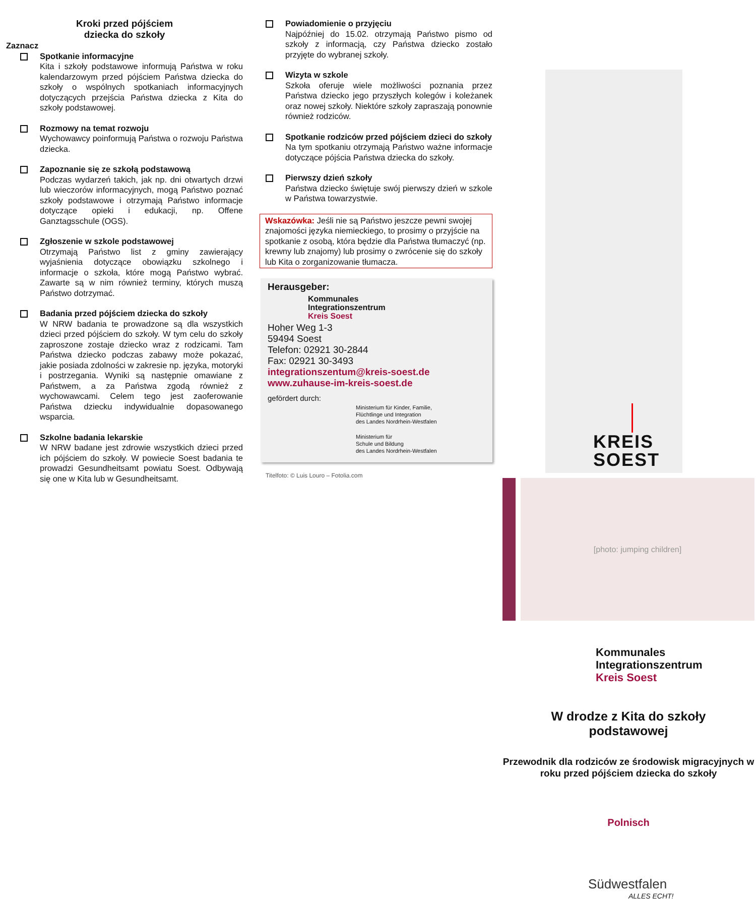Kroki przed pójściem
dziecka do szkoły
Zaznacz
Spotkanie informacyjne
Kita i szkoły podstawowe informują Państwa w roku kalendarzowym przed pójściem Państwa dziecka do szkoły o wspólnych spotkaniach informacyjnych dotyczących przejścia Państwa dziecka z Kita do szkoły podstawowej.
Rozmowy na temat rozwoju
Wychowawcy poinformują Państwa o rozwoju Państwa dziecka.
Zapoznanie się ze szkołą podstawową
Podczas wydarzeń takich, jak np. dni otwartych drzwi lub wieczorów informacyjnych, mogą Państwo poznać szkoły podstawowe i otrzymają Państwo informacje dotyczące opieki i edukacji, np. Offene Ganztagsschule (OGS).
Zgłoszenie w szkole podstawowej
Otrzymają Państwo list z gminy zawierający wyjaśnienia dotyczące obowiązku szkolnego i informacje o szkoła, które mogą Państwo wybrać. Zawarte są w nim również terminy, których muszą Państwo dotrzymać.
Badania przed pójściem dziecka do szkoły
W NRW badania te prowadzone są dla wszystkich dzieci przed pójściem do szkoły. W tym celu do szkoły zaproszone zostaje dziecko wraz z rodzicami. Tam Państwa dziecko podczas zabawy może pokazać, jakie posiada zdolności w zakresie np. języka, motoryki i postrzegania. Wyniki są następnie omawiane z Państwem, a za Państwa zgodą również z wychowawcami. Celem tego jest zaoferowanie Państwa dziecku indywidualnie dopasowanego wsparcia.
Szkolne badania lekarskie
W NRW badane jest zdrowie wszystkich dzieci przed ich pójściem do szkoły. W powiecie Soest badania te prowadzi Gesundheitsamt powiatu Soest. Odbywają się one w Kita lub w Gesundheitsamt.
Powiadomienie o przyjęciu
Najpóźniej do 15.02. otrzymają Państwo pismo od szkoły z informacją, czy Państwa dziecko zostało przyjęte do wybranej szkoły.
Wizyta w szkole
Szkoła oferuje wiele możliwości poznania przez Państwa dziecko jego przyszłych kolegów i koleżanek oraz nowej szkoły. Niektóre szkoły zapraszają ponownie również rodziców.
Spotkanie rodziców przed pójściem dzieci do szkoły
Na tym spotkaniu otrzymają Państwo ważne informacje dotyczące pójścia Państwa dziecka do szkoły.
Pierwszy dzień szkoły
Państwa dziecko świętuje swój pierwszy dzień w szkole w Państwa towarzystwie.
Wskazówka: Jeśli nie są Państwo jeszcze pewni swojej znajomości języka niemieckiego, to prosimy o przyjście na spotkanie z osobą, która będzie dla Państwa tłumaczyć (np. krewny lub znajomy) lub prosimy o zwrócenie się do szkoły lub Kita o zorganizowanie tłumacza.
Herausgeber:
Kommunales
Integrationszentrum
Kreis Soest
Hoher Weg 1-3
59494 Soest
Telefon: 02921 30-2844
Fax: 02921 30-3493
integrationszentum@kreis-soest.de
www.zuhause-im-kreis-soest.de
gefördert durch:
Ministerium für Kinder, Familie,
Flüchtlinge und Integration
des Landes Nordrhein-Westfalen
Ministerium für
Schule und Bildung
des Landes Nordrhein-Westfalen
Titelfoto: © Luis Louro – Fotolia.com
KREIS
SOEST
[photo: jumping children]
Kommunales
Integrationszentrum
Kreis Soest
W drodze z Kita do szkoły
podstawowej
Przewodnik dla rodziców ze środowisk migracyjnych w roku przed pójściem dziecka do szkoły
Polnisch
Südwestfalen
ALLES ECHT!